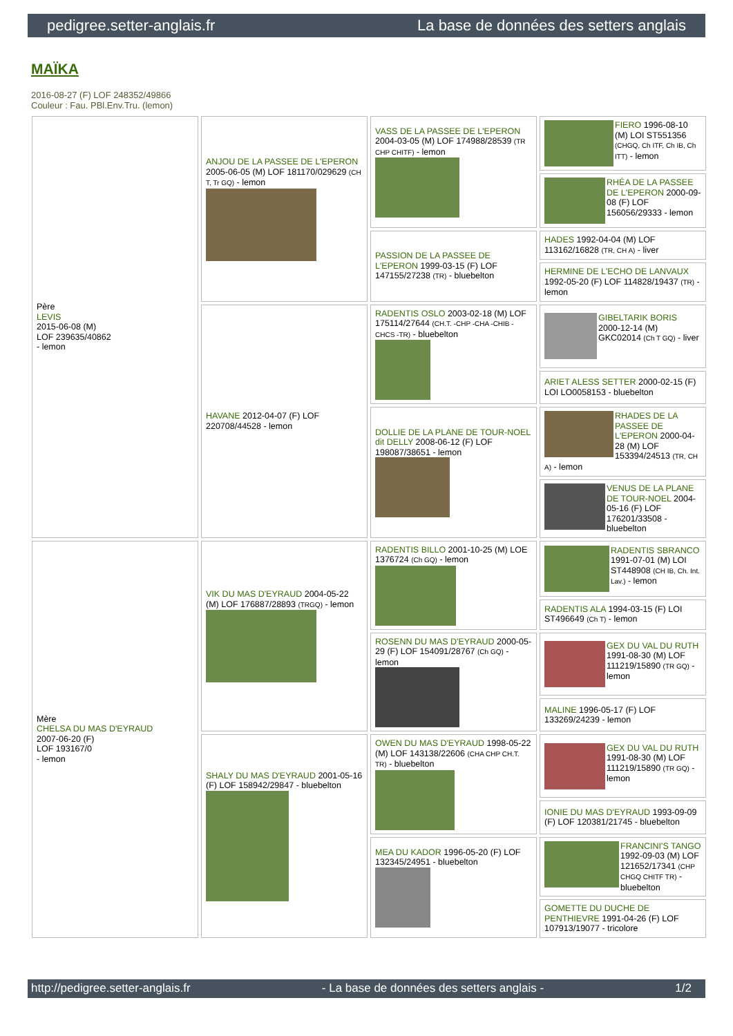pedigree.setter-anglais.fr La base de données des setters anglais
MAÏKA
2016-08-27 (F) LOF 248352/49866
Couleur : Fau. PBl.Env.Tru. (lemon)
| Père LEVIS 2015-06-08 (M) LOF 239635/40862 - lemon | ANJOU DE LA PASSEE DE L'EPERON 2005-06-05 (M) LOF 181170/029629 (CH T, Tr GQ) - lemon | VASS DE LA PASSEE DE L'EPERON 2004-03-05 (M) LOF 174988/28539 (TR CHP CHITF) - lemon | FIERO 1996-08-10 (M) LOI ST551356 (CHGQ, Ch ITF, Ch IB, Ch ITT) - lemon |
| | | | RHÉA DE LA PASSEE DE L'EPERON 2000-09-08 (F) LOF 156056/29333 - lemon |
| | | PASSION DE LA PASSEE DE L'EPERON 1999-03-15 (F) LOF 147155/27238 (TR) - bluebelton | HADES 1992-04-04 (M) LOF 113162/16828 (TR, CH A) - liver |
| | | | HERMINE DE L'ECHO DE LANVAUX 1992-05-20 (F) LOF 114828/19437 (TR) - lemon |
| | HAVANE 2012-04-07 (F) LOF 220708/44528 - lemon | RADENTIS OSLO 2003-02-18 (M) LOF 175114/27644 (CH.T. -CHP -CHA -CHIB -CHCS -TR) - bluebelton | GIBELTARIK BORIS 2000-12-14 (M) GKC02014 (Ch T GQ) - liver |
| | | | ARIET ALESS SETTER 2000-02-15 (F) LOI LO0058153 - bluebelton |
| | | DOLLIE DE LA PLANE DE TOUR-NOEL dit DELLY 2008-06-12 (F) LOF 198087/38651 - lemon | RHADES DE LA PASSEE DE L'EPERON 2000-04-28 (M) LOF 153394/24513 (TR, CH A) - lemon |
| | | | VENUS DE LA PLANE DE TOUR-NOEL 2004-05-16 (F) LOF 176201/33508 - bluebelton |
| Mère CHELSA DU MAS D'EYRAUD 2007-06-20 (F) LOF 193167/0 - lemon | VIK DU MAS D'EYRAUD 2004-05-22 (M) LOF 176887/28893 (TRGQ) - lemon | RADENTIS BILLO 2001-10-25 (M) LOE 1376724 (Ch GQ) - lemon | RADENTIS SBRANCO 1991-07-01 (M) LOI ST448908 (CH IB, Ch. Int. Lav.) - lemon |
| | | | RADENTIS ALA 1994-03-15 (F) LOI ST496649 (Ch T) - lemon |
| | | ROSENN DU MAS D'EYRAUD 2000-05-29 (F) LOF 154091/28767 (Ch GQ) - lemon | GEX DU VAL DU RUTH 1991-08-30 (M) LOF 111219/15890 (TR GQ) - lemon |
| | | | MALINE 1996-05-17 (F) LOF 133269/24239 - lemon |
| | SHALY DU MAS D'EYRAUD 2001-05-16 (F) LOF 158942/29847 - bluebelton | OWEN DU MAS D'EYRAUD 1998-05-22 (M) LOF 143138/22606 (CHA CHP CH.T. TR) - bluebelton | GEX DU VAL DU RUTH 1991-08-30 (M) LOF 111219/15890 (TR GQ) - lemon |
| | | | IONIE DU MAS D'EYRAUD 1993-09-09 (F) LOF 120381/21745 - bluebelton |
| | | MEA DU KADOR 1996-05-20 (F) LOF 132345/24951 - bluebelton | FRANCINI'S TANGO 1992-09-03 (M) LOF 121652/17341 (CHP CHGQ CHITF TR) - bluebelton |
| | | | GOMETTE DU DUCHE DE PENTHIEVRE 1991-04-26 (F) LOF 107913/19077 - tricolore |
http://pedigree.setter-anglais.fr - La base de données des setters anglais - 1/2